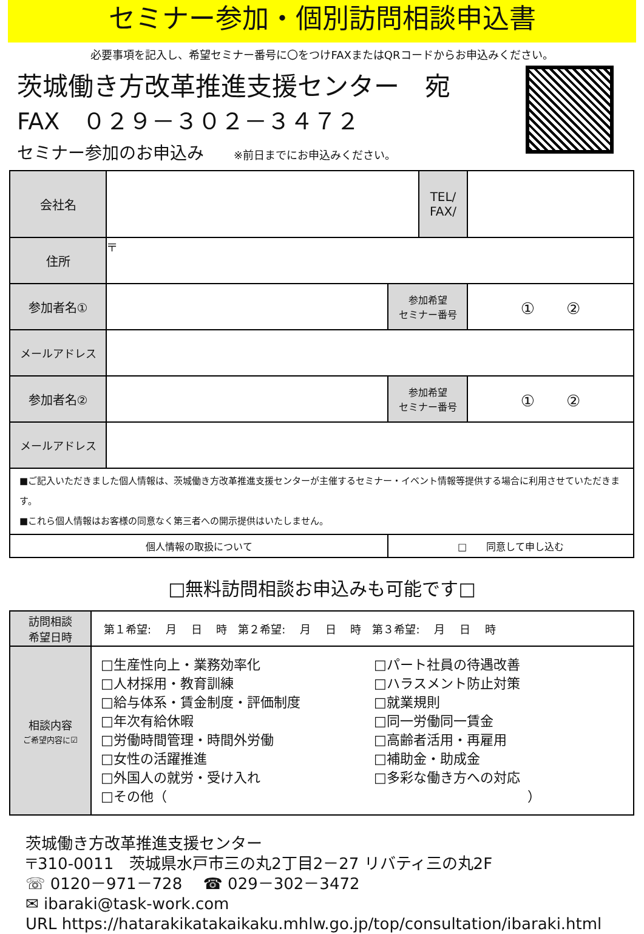セミナー参加・個別訪問相談申込書
必要事項を記入し、希望セミナー番号に〇をつけFAXまたはQRコードからお申込みください。
茨城働き方改革推進支援センター　宛
FAX　０２９－３０２－３４７２
セミナー参加のお申込み ※前日までにお申込みください。
| 会社名 | | | TEL/ FAX/ | |
| 住所 | 〒 | | | |
| 参加者名① | | 参加希望 セミナー番号 | | ① ② |
| メールアドレス | | | | |
| 参加者名② | | 参加希望 セミナー番号 | | ① ② |
| メールアドレス | | | | |
| ■ご記入いただきました個人情報は、茨城働き方改革推進支援センターが主催するセミナー・イベント情報等提供する場合に利用させていただきます。 ■これら個人情報はお客様の同意なく第三者への開示提供はいたしません。 | | | | |
| 個人情報の取扱について | | □ 同意して申し込む | | |
□無料訪問相談お申込みも可能です□
| 訪問相談 希望日時 | 第１希望: 月 日 時 第２希望: 月 日 時 第３希望: 月 日 時 |
| 相談内容 ご希望内容に☑ | □生産性向上・業務効率化 □人材採用・教育訓練 □給与体系・賃金制度・評価制度 □年次有給休暇 □労働時間管理・時間外労働 □女性の活躍推進 □外国人の就労・受け入れ □パート社員の待遇改善 □ハラスメント防止対策 □就業規則 □同一労働同一賃金 □高齢者活用・再雇用 □補助金・助成金 □多彩な働き方への対応 □その他（ ） |
茨城働き方改革推進支援センター
〒310-0011　茨城県水戸市三の丸2丁目2－27 リバティ三の丸2F
☏ 0120－971－728　 ☎ 029－302－3472
✉ ibaraki@task-work.com
URL https://hatarakikatakaikaku.mhlw.go.jp/top/consultation/ibaraki.html